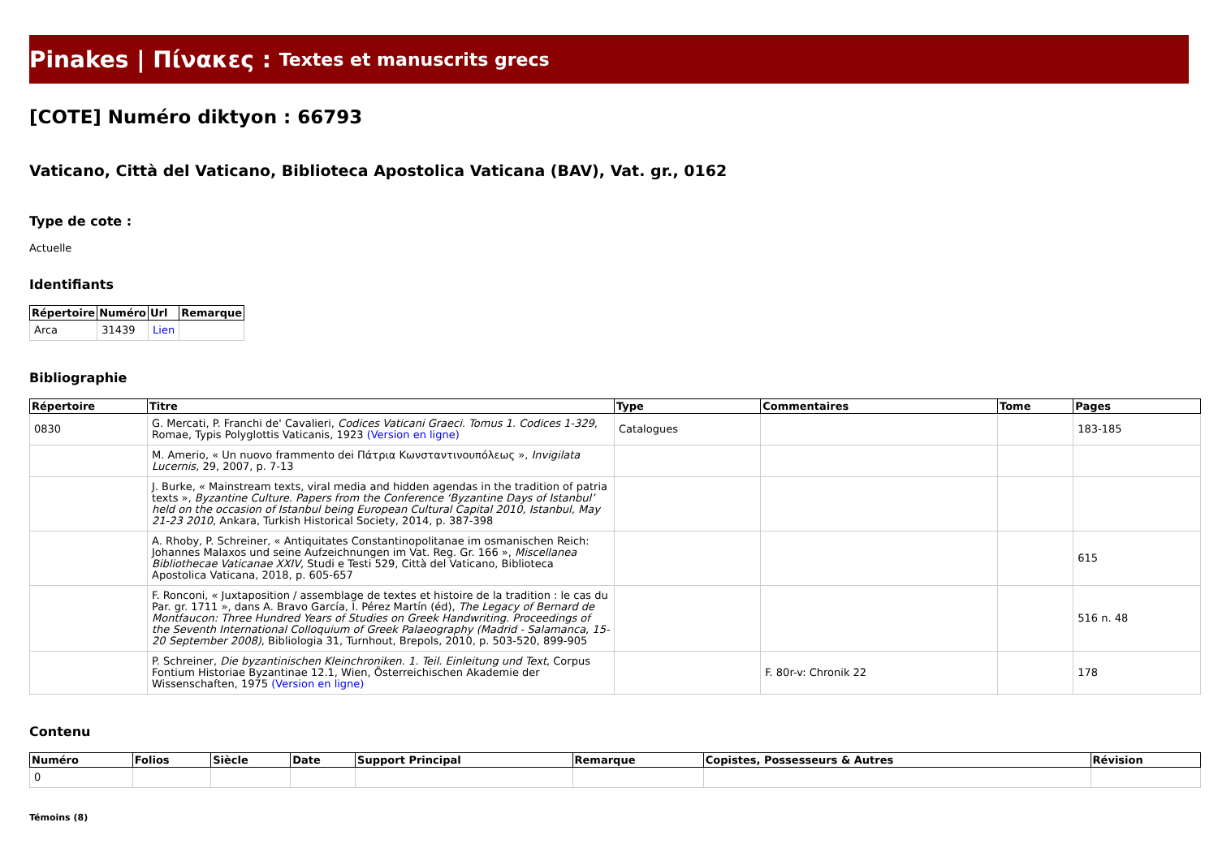Pinakes | Πίνακες : Textes et manuscrits grecs
[COTE] Numéro diktyon : 66793
Vaticano, Città del Vaticano, Biblioteca Apostolica Vaticana (BAV), Vat. gr., 0162
Type de cote :
Actuelle
Identifiants
| Répertoire | Numéro | Url | Remarque |
| --- | --- | --- | --- |
| Arca | 31439 | Lien | |
Bibliographie
| Répertoire | Titre | Type | Commentaires | Tome | Pages |
| --- | --- | --- | --- | --- | --- |
| 0830 | G. Mercati, P. Franchi de' Cavalieri, Codices Vaticani Graeci. Tomus 1. Codices 1-329 , Romae, Typis Polyglottis Vaticanis, 1923 (Version en ligne) | Catalogues | | | 183-185 |
| | M. Amerio, « Un nuovo frammento dei Πάτρια Κωνσταντινουπόλεως », Invigilata Lucernis , 29, 2007, p. 7-13 | | | | |
| | J. Burke, « Mainstream texts, viral media and hidden agendas in the tradition of patria texts », Byzantine Culture. Papers from the Conference ‘Byzantine Days of Istanbul’ held on the occasion of Istanbul being European Cultural Capital 2010, Istanbul, May 21-23 2010 , Ankara, Turkish Historical Society, 2014, p. 387-398 | | | | |
| | A. Rhoby, P. Schreiner, « Antiquitates Constantinopolitanae im osmanischen Reich: Johannes Malaxos und seine Aufzeichnungen im Vat. Reg. Gr. 166 », Miscellanea Bibliothecae Vaticanae XXIV , Studi e Testi 529, Città del Vaticano, Biblioteca Apostolica Vaticana, 2018, p. 605-657 | | | | 615 |
| | F. Ronconi, « Juxtaposition / assemblage de textes et histoire de la tradition : le cas du Par. gr. 1711 », dans A. Bravo García, I. Pérez Martín (éd), The Legacy of Bernard de Montfaucon: Three Hundred Years of Studies on Greek Handwriting. Proceedings of the Seventh International Colloquium of Greek Palaeography (Madrid - Salamanca, 15-20 September 2008) , Bibliologia 31, Turnhout, Brepols, 2010, p. 503-520, 899-905 | | | | 516 n. 48 |
| | P. Schreiner, Die byzantinischen Kleinchroniken. 1. Teil. Einleitung und Text , Corpus Fontium Historiae Byzantinae 12.1, Wien, Österreichischen Akademie der Wissenschaften, 1975 (Version en ligne) | | F. 80r-v: Chronik 22 | | 178 |
Contenu
| Numéro | Folios | Siècle | Date | Support Principal | Remarque | Copistes, Possesseurs & Autres | Révision |
| --- | --- | --- | --- | --- | --- | --- | --- |
| 0 | | | | | | | |
Témoins (8)